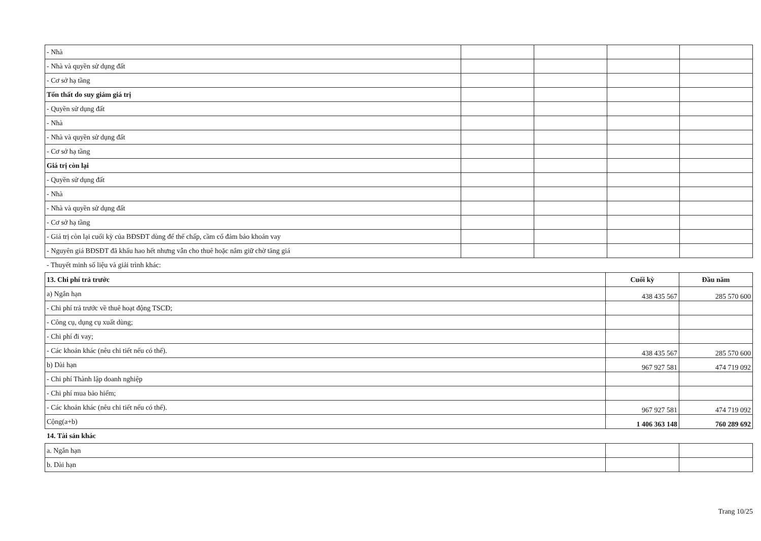| - Nhà | | | | |
| - Nhà và quyền sử dụng đất | | | | |
| - Cơ sở hạ tầng | | | | |
| Tổn thất do suy giảm giá trị | | | | |
| - Quyền sử dụng đất | | | | |
| - Nhà | | | | |
| - Nhà và quyền sử dụng đất | | | | |
| - Cơ sở hạ tầng | | | | |
| Giá trị còn lại | | | | |
| - Quyền sử dụng đất | | | | |
| - Nhà | | | | |
| - Nhà và quyền sử dụng đất | | | | |
| - Cơ sở hạ tầng | | | | |
| - Giá trị còn lại cuối kỳ của BĐSĐT dùng để thế chấp, cầm cố đảm bảo khoản vay | | | | |
| - Nguyên giá BĐSĐT đã khấu hao hết nhưng vẫn cho thuê hoặc nắm giữ chờ tăng giá | | | | |
- Thuyết minh số liệu và giải trình khác:
| 13. Chi phí trả trước | Cuối kỳ | Đầu năm |
| a) Ngắn hạn | 438 435 567 | 285 570 600 |
| - Chi phí trả trước về thuê hoạt động TSCĐ; | | |
| - Công cụ, dụng cụ xuất dùng; | | |
| - Chi phí đi vay; | | |
| - Các khoản khác (nêu chi tiết nếu có thể). | 438 435 567 | 285 570 600 |
| b) Dài hạn | 967 927 581 | 474 719 092 |
| - Chi phí Thành lập doanh nghiệp | | |
| - Chi phí mua bảo hiểm; | | |
| - Các khoản khác (nêu chi tiết nếu có thể). | 967 927 581 | 474 719 092 |
| Cộng(a+b) | 1 406 363 148 | 760 289 692 |
14. Tài sản khác
| a. Ngắn hạn | | |
| b. Dài hạn | | |
Trang 10/25